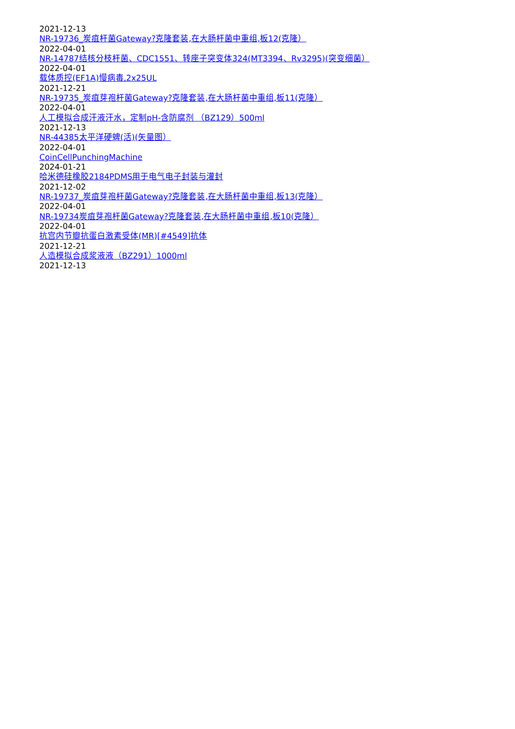2021-12-13
NR-19736_炭疽杆菌Gateway?克隆套装,在大肠杆菌中重组,板12(克隆）
2022-04-01
NR-14787结核分枝杆菌、CDC1551、转座子突变体324(MT3394、Rv3295)(突变细菌）
2022-04-01
载体质控(EF1A)慢病毒,2x25UL
2021-12-21
NR-19735_炭疽芽孢杆菌Gateway?克隆套装,在大肠杆菌中重组,板11(克隆）
2022-04-01
人工模拟合成汗液汗水，定制pH-含防腐剂 （BZ129）500ml
2021-12-13
NR-44385太平洋硬蜱(活)(矢量图）
2022-04-01
CoinCellPunchingMachine
2024-01-21
哈米德硅橡胶2184PDMS用于电气电子封装与灌封
2021-12-02
NR-19737_炭疽芽孢杆菌Gateway?克隆套装,在大肠杆菌中重组,板13(克隆）
2022-04-01
NR-19734炭疽芽孢杆菌Gateway?克隆套装,在大肠杆菌中重组,板10(克隆）
2022-04-01
抗宫内节瓣抗蛋白激素受体(MR)[#4549]抗体
2021-12-21
人造模拟合成浆液液（BZ291）1000ml
2021-12-13